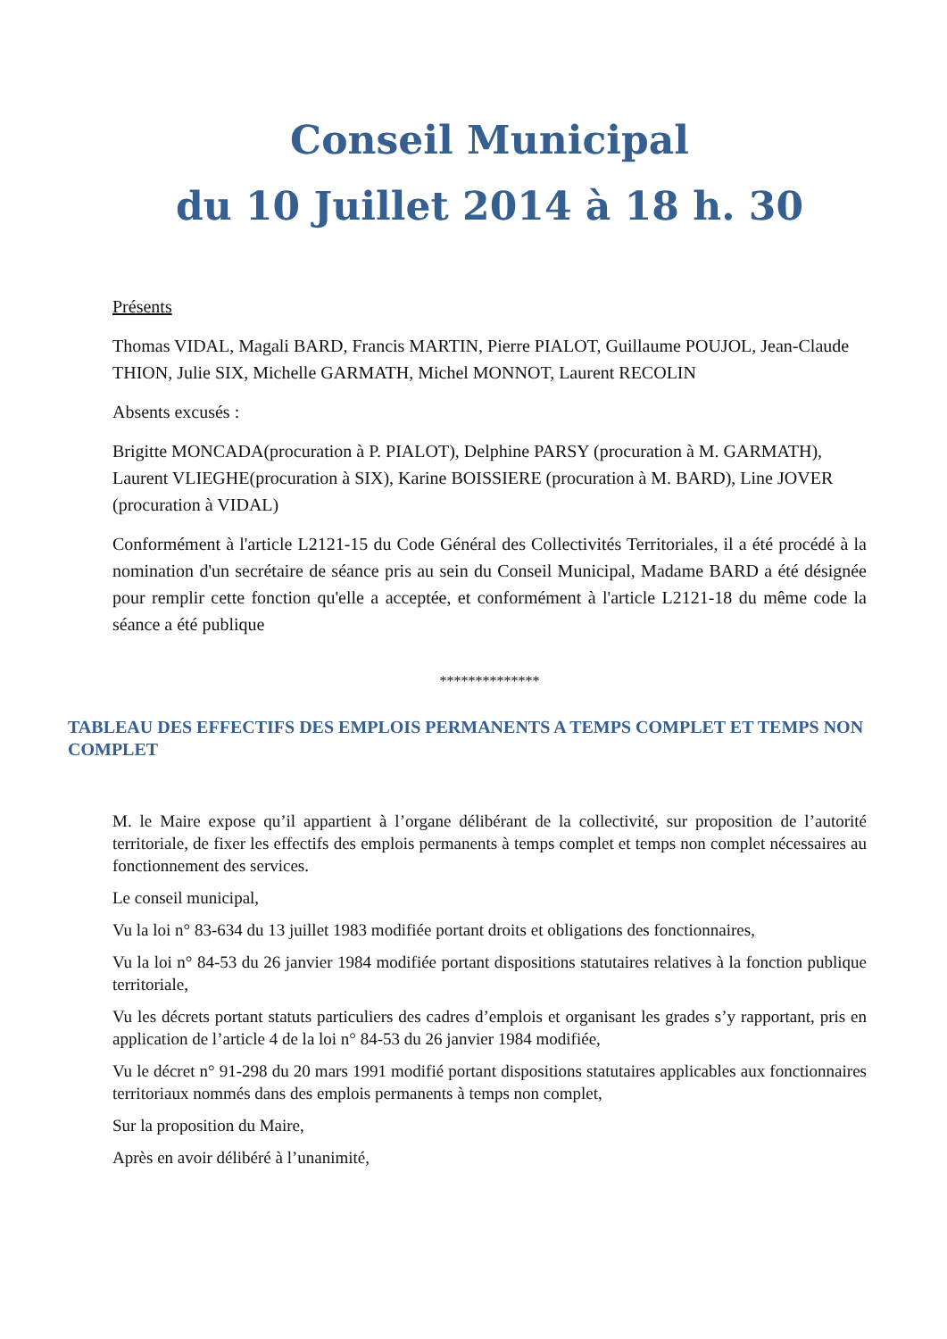Conseil Municipal
du 10 Juillet 2014 à 18 h. 30
Présents
Thomas VIDAL, Magali BARD, Francis MARTIN, Pierre PIALOT, Guillaume POUJOL, Jean-Claude THION, Julie SIX, Michelle GARMATH, Michel MONNOT, Laurent RECOLIN
Absents excusés :
Brigitte MONCADA(procuration à P. PIALOT), Delphine PARSY (procuration à M. GARMATH), Laurent VLIEGHE(procuration à SIX), Karine BOISSIERE (procuration à M. BARD), Line JOVER (procuration à VIDAL)
Conformément à l'article L2121-15 du Code Général des Collectivités Territoriales, il a été procédé à la nomination d'un secrétaire de séance pris au sein du Conseil Municipal, Madame BARD a été désignée pour remplir cette fonction qu'elle a acceptée, et conformément à l'article L2121-18 du même code la séance a été publique
**************
TABLEAU DES EFFECTIFS DES EMPLOIS PERMANENTS A TEMPS COMPLET ET TEMPS NON COMPLET
M. le Maire expose qu’il appartient à l’organe délibérant de la collectivité, sur proposition de l’autorité territoriale, de fixer les effectifs des emplois permanents à temps complet et temps non complet nécessaires au fonctionnement des services.
Le conseil municipal,
Vu la loi n° 83-634 du 13 juillet 1983 modifiée portant droits et obligations des fonctionnaires,
Vu la loi n° 84-53 du 26 janvier 1984 modifiée portant dispositions statutaires relatives à la fonction publique territoriale,
Vu les décrets portant statuts particuliers des cadres d’emplois et organisant les grades s’y rapportant, pris en application de l’article 4 de la loi n° 84-53 du 26 janvier 1984 modifiée,
Vu le décret n° 91-298 du 20 mars 1991 modifié portant dispositions statutaires applicables aux fonctionnaires territoriaux nommés dans des emplois permanents à temps non complet,
Sur la proposition du Maire,
Après en avoir délibéré à l’unanimité,